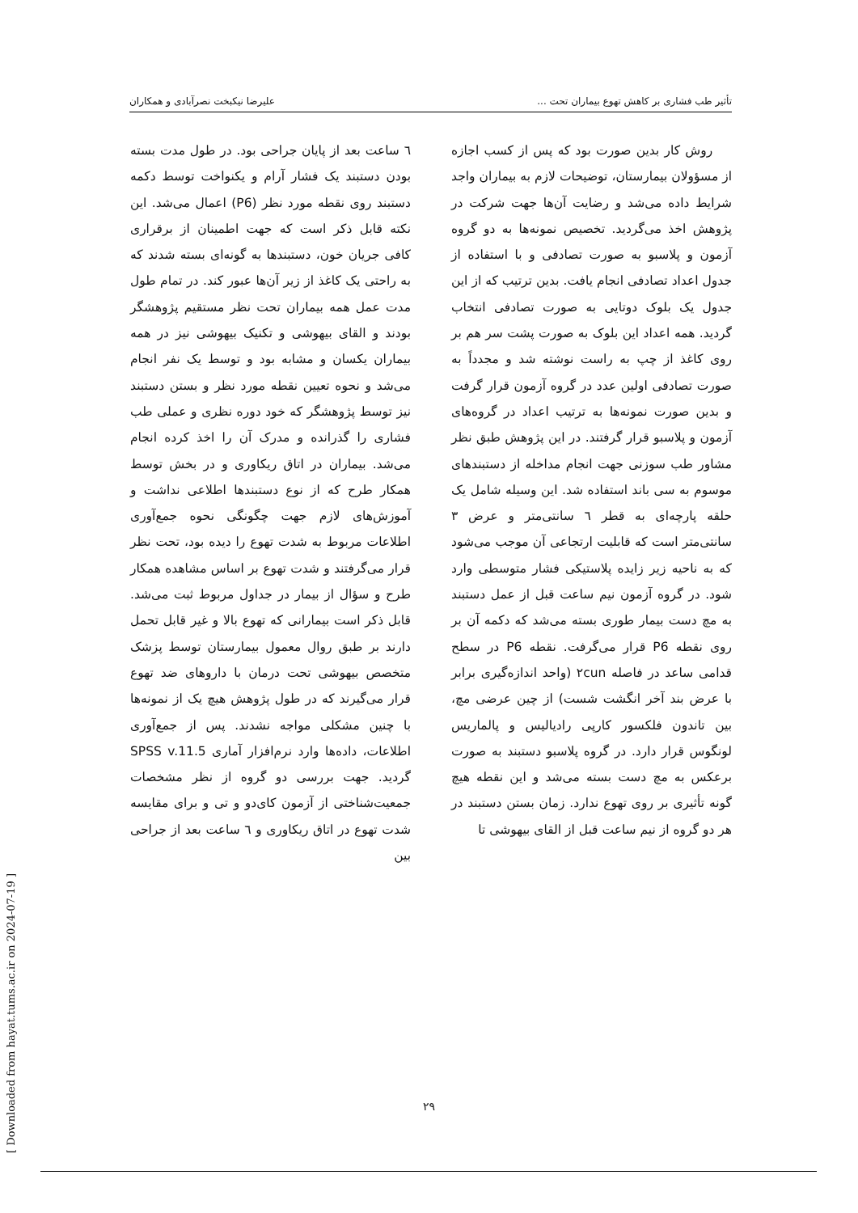تأثیر طب فشاری بر کاهش تهوع بیماران تحت ... علیرضا نیکبخت نصرآبادی و همکاران
روش کار بدین صورت بود که پس از کسب اجازه از مسؤولان بیمارستان، توضیحات لازم به بیماران واجد شرایط داده می‌شد و رضایت آن‌ها جهت شرکت در پژوهش اخذ می‌گردید. تخصیص نمونه‌ها به دو گروه آزمون و پلاسبو به صورت تصادفی و با استفاده از جدول اعداد تصادفی انجام یافت. بدین ترتیب که از این جدول یک بلوک دوتایی به صورت تصادفی انتخاب گردید. همه اعداد این بلوک به صورت پشت سر هم بر روی کاغذ از چپ به راست نوشته شد و مجدداً به صورت تصادفی اولین عدد در گروه آزمون قرار گرفت و بدین صورت نمونه‌ها به ترتیب اعداد در گروه‌های آزمون و پلاسبو قرار گرفتند. در این پژوهش طبق نظر مشاور طب سوزنی جهت انجام مداخله از دستبندهای موسوم به سی باند استفاده شد. این وسیله شامل یک حلقه پارچه‌ای به قطر ٦ سانتی‌متر و عرض ٣ سانتی‌متر است که قابلیت ارتجاعی آن موجب می‌شود که به ناحیه زیر زایده پلاستیکی فشار متوسطی وارد شود. در گروه آزمون نیم ساعت قبل از عمل دستبند به مچ دست بیمار طوری بسته می‌شد که دکمه آن بر روی نقطه P6 قرار می‌گرفت. نقطه P6 در سطح قدامی ساعد در فاصله ٢cun (واحد اندازه‌گیری برابر با عرض بند آخر انگشت شست) از چین عرضی مچ، بین تاندون فلکسور کارپی رادیالیس و پالماریس لونگوس قرار دارد. در گروه پلاسبو دستبند به صورت برعکس به مچ دست بسته می‌شد و این نقطه هیچ گونه تأثیری بر روی تهوع ندارد. زمان بستن دستبند در هر دو گروه از نیم ساعت قبل از القای بیهوشی تا
٦ ساعت بعد از پایان جراحی بود. در طول مدت بسته بودن دستبند یک فشار آرام و یکنواخت توسط دکمه دستبند روی نقطه مورد نظر (P6) اعمال می‌شد. این نکته قابل ذکر است که جهت اطمینان از برقراری کافی جریان خون، دستبندها به گونه‌ای بسته شدند که به راحتی یک کاغذ از زیر آن‌ها عبور کند. در تمام طول مدت عمل همه بیماران تحت نظر مستقیم پژوهشگر بودند و القای بیهوشی و تکنیک بیهوشی نیز در همه بیماران یکسان و مشابه بود و توسط یک نفر انجام می‌شد و نحوه تعیین نقطه مورد نظر و بستن دستبند نیز توسط پژوهشگر که خود دوره نظری و عملی طب فشاری را گذرانده و مدرک آن را اخذ کرده انجام می‌شد. بیماران در اتاق ریکاوری و در بخش توسط همکار طرح که از نوع دستبندها اطلاعی نداشت و آموزش‌های لازم جهت چگونگی نحوه جمع‌آوری اطلاعات مربوط به شدت تهوع را دیده بود، تحت نظر قرار می‌گرفتند و شدت تهوع بر اساس مشاهده همکار طرح و سؤال از بیمار در جداول مربوط ثبت می‌شد. قابل ذکر است بیمارانی که تهوع بالا و غیر قابل تحمل دارند بر طبق روال معمول بیمارستان توسط پزشک متخصص بیهوشی تحت درمان با داروهای ضد تهوع قرار می‌گیرند که در طول پژوهش هیچ یک از نمونه‌ها با چنین مشکلی مواجه نشدند. پس از جمع‌آوری اطلاعات، داده‌ها وارد نرم‌افزار آماری SPSS v.11.5 گردید. جهت بررسی دو گروه از نظر مشخصات جمعیت‌شناختی از آزمون کای‌دو و تی و برای مقایسه شدت تهوع در اتاق ریکاوری و ٦ ساعت بعد از جراحی بین
٢٩
[ Downloaded from hayat.tums.ac.ir on 2024-07-19 ]